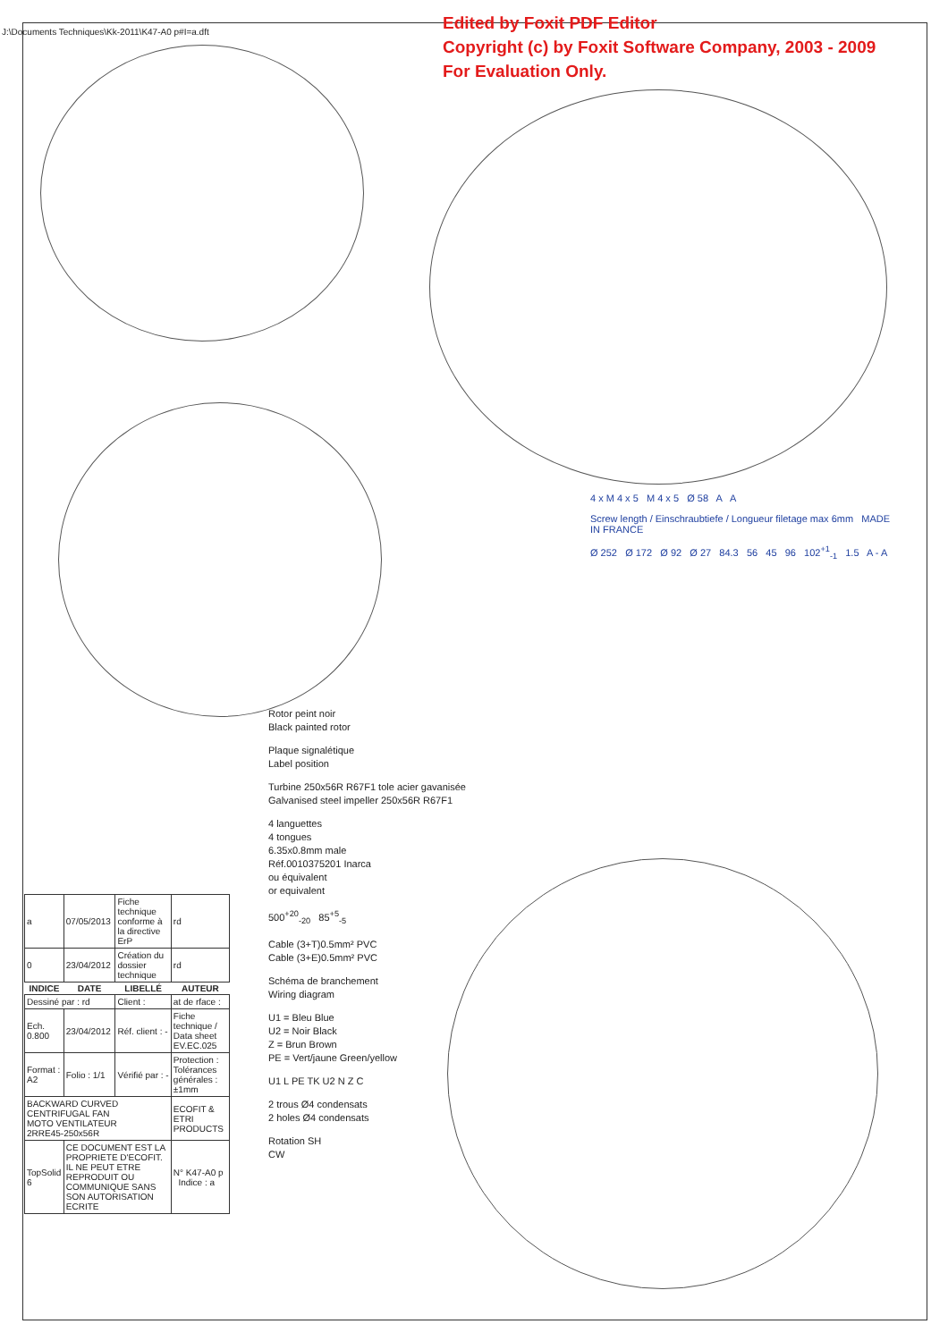Edited by Foxit PDF Editor
Copyright (c) by Foxit Software Company, 2003 - 2009
For Evaluation Only.
4 x M 4 x 5 M 4 x 5 Ø 58 A A
Screw length / Einschraubtiefe / Longueur filetage max 6mm MADE IN FRANCE
Ø 252 Ø 172 Ø 92 Ø 27 84.3 56 45 96 102<sup>+1</sup><sub>-1</sub> 1.5 A - A
Rotor peint noir
Black painted rotor
Plaque signalétique
Label position
Turbine 250x56R R67F1 tole acier gavanisée
Galvanised steel impeller 250x56R R67F1
4 languettes
4 tongues
6.35x0.8mm male
Réf.0010375201 Inarca
ou équivalent
or equivalent
500<sup>+20</sup><sub>-20</sub> 85<sup>+5</sup><sub>-5</sub>
Cable (3+T)0.5mm² PVC
Cable (3+E)0.5mm² PVC
Schéma de branchement
Wiring diagram
U1 = Bleu Blue
U2 = Noir Black
Z = Brun Brown
PE = Vert/jaune Green/yellow
U1 L PE TK U2 N Z C
2 trous Ø4 condensats
2 holes Ø4 condensats
Rotation SH
CW
| a | 07/05/2013 | Fiche technique conforme à la directive ErP | rd |
| 0 | 23/04/2012 | Création du dossier technique | rd |
| INDICE | DATE | LIBELLÉ | AUTEUR |
| Dessiné par : rd | | Client : | at de rface : |
| Ech. 0.800 | 23/04/2012 | Réf. client : - | Fiche technique / Data sheet EV.EC.025 |
| Format : A2 | Folio : 1/1 | Vérifié par : - | Protection : Tolérances générales : ±1mm |
| BACKWARD CURVED CENTRIFUGAL FAN MOTO VENTILATEUR 2RRE45-250x56R | | | ECOFIT & ETRI PRODUCTS |
| TopSolid 6 | CE DOCUMENT EST LA PROPRIETE D'ECOFIT. IL NE PEUT ETRE REPRODUIT OU COMMUNIQUE SANS SON AUTORISATION ECRITE | | N° K47-A0 p Indice : a |
J:\Documents Techniques\Kk-2011\K47-A0 p#I=a.dft